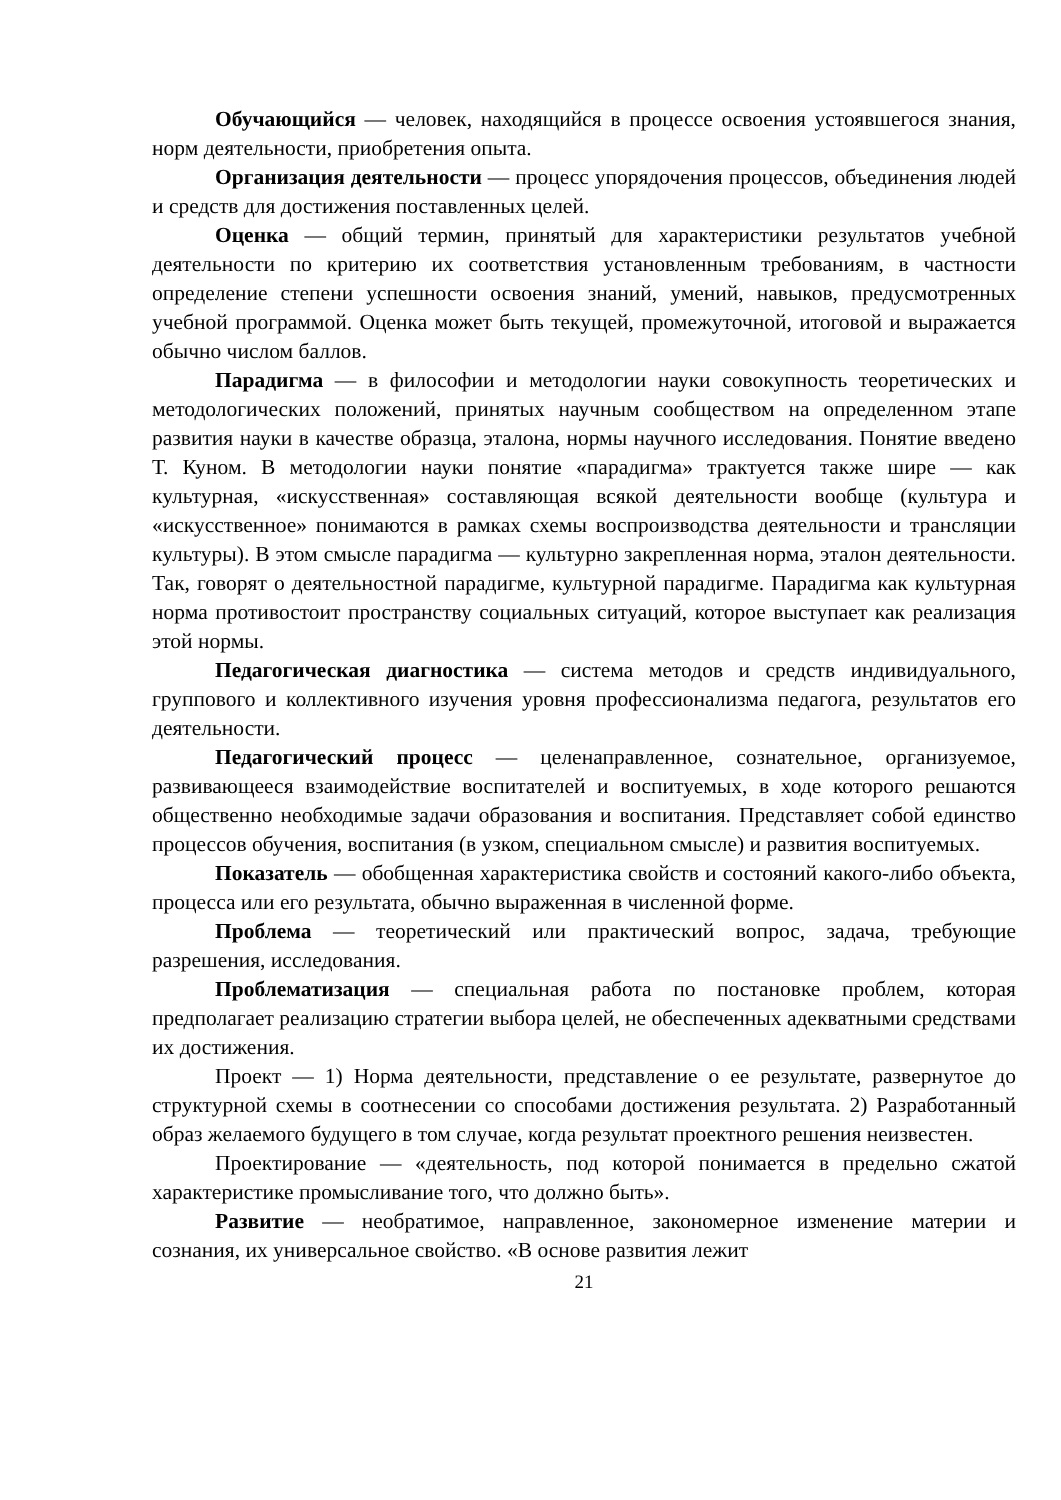Обучающийся — человек, находящийся в процессе освоения устоявшегося знания, норм деятельности, приобретения опыта.
Организация деятельности — процесс упорядочения процессов, объединения людей и средств для достижения поставленных целей.
Оценка — общий термин, принятый для характеристики результатов учебной деятельности по критерию их соответствия установленным требованиям, в частности определение степени успешности освоения знаний, умений, навыков, предусмотренных учебной программой. Оценка может быть текущей, промежуточной, итоговой и выражается обычно числом баллов.
Парадигма — в философии и методологии науки совокупность теоретических и методологических положений, принятых научным сообществом на определенном этапе развития науки в качестве образца, эталона, нормы научного исследования. Понятие введено Т. Куном. В методологии науки понятие «парадигма» трактуется также шире — как культурная, «искусственная» составляющая всякой деятельности вообще (культура и «искусственное» понимаются в рамках схемы воспроизводства деятельности и трансляции культуры). В этом смысле парадигма — культурно закрепленная норма, эталон деятельности. Так, говорят о деятельностной парадигме, культурной парадигме. Парадигма как культурная норма противостоит пространству социальных ситуаций, которое выступает как реализация этой нормы.
Педагогическая диагностика — система методов и средств индивидуального, группового и коллективного изучения уровня профессионализма педагога, результатов его деятельности.
Педагогический процесс — целенаправленное, сознательное, организуемое, развивающееся взаимодействие воспитателей и воспитуемых, в ходе которого решаются общественно необходимые задачи образования и воспитания. Представляет собой единство процессов обучения, воспитания (в узком, специальном смысле) и развития воспитуемых.
Показатель — обобщенная характеристика свойств и состояний какого-либо объекта, процесса или его результата, обычно выраженная в численной форме.
Проблема — теоретический или практический вопрос, задача, требующие разрешения, исследования.
Проблематизация — специальная работа по постановке проблем, которая предполагает реализацию стратегии выбора целей, не обеспеченных адекватными средствами их достижения.
Проект — 1) Норма деятельности, представление о ее результате, развернутое до структурной схемы в соотнесении со способами достижения результата. 2) Разработанный образ желаемого будущего в том случае, когда результат проектного решения неизвестен.
Проектирование — «деятельность, под которой понимается в предельно сжатой характеристике промысливание того, что должно быть».
Развитие — необратимое, направленное, закономерное изменение материи и сознания, их универсальное свойство. «В основе развития лежит
21